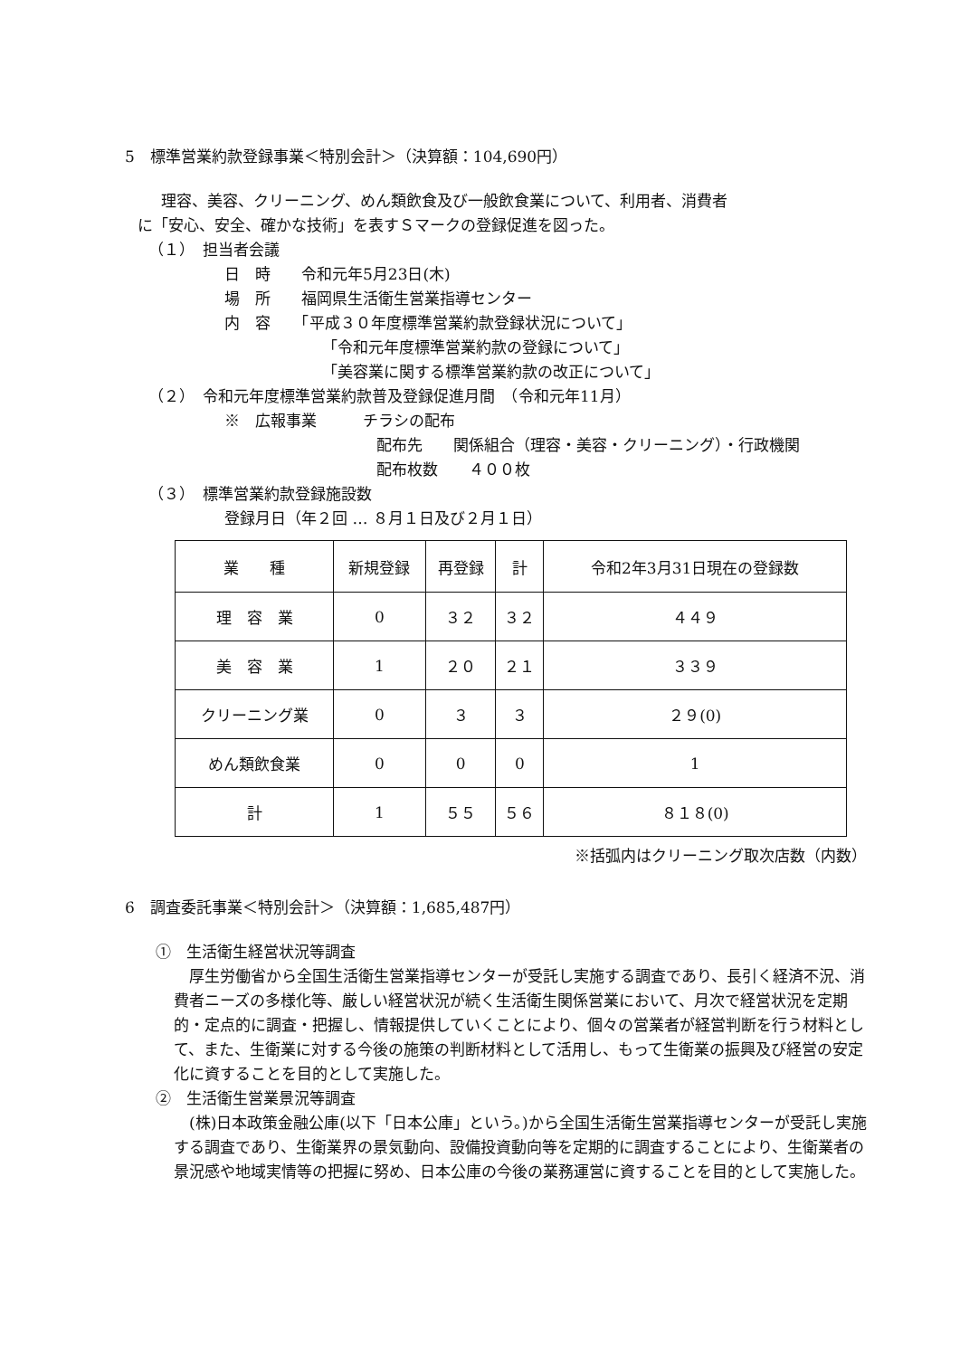5　標準営業約款登録事業＜特別会計＞（決算額：104,690円）
理容、美容、クリーニング、めん類飲食及び一般飲食業について、利用者、消費者
に「安心、安全、確かな技術」を表すＳマークの登録促進を図った。
（１）　担当者会議
日　時　　令和元年5月23日(木)
場　所　　福岡県生活衛生営業指導センター
内　容　　「平成３０年度標準営業約款登録状況について」
「令和元年度標準営業約款の登録について」
「美容業に関する標準営業約款の改正について」
（２）　令和元年度標準営業約款普及登録促進月間　（令和元年11月）
※　広報事業　　　チラシの配布
配布先　　関係組合（理容・美容・クリーニング）・行政機関
配布枚数　　４００枚
（３）　標準営業約款登録施設数
登録月日（年２回 … ８月１日及び２月１日）
| 業 種 | 新規登録 | 再登録 | 計 | 令和2年3月31日現在の登録数 |
| --- | --- | --- | --- | --- |
| 理 容 業 | 0 | ３２ | ３２ | ４４９ |
| 美 容 業 | 1 | ２０ | ２１ | ３３９ |
| クリーニング業 | 0 | ３ | ３ | ２９(0) |
| めん類飲食業 | 0 | 0 | 0 | 1 |
| 計 | 1 | ５５ | ５６ | ８１８(0) |
※括弧内はクリーニング取次店数（内数）
6　調査委託事業＜特別会計＞（決算額：1,685,487円）
①　生活衛生経営状況等調査
　厚生労働省から全国生活衛生営業指導センターが受託し実施する調査であり、長引く経済不況、消費者ニーズの多様化等、厳しい経営状況が続く生活衛生関係営業において、月次で経営状況を定期的・定点的に調査・把握し、情報提供していくことにより、個々の営業者が経営判断を行う材料として、また、生衛業に対する今後の施策の判断材料として活用し、もって生衛業の振興及び経営の安定化に資することを目的として実施した。
②　生活衛生営業景況等調査
　(株)日本政策金融公庫(以下「日本公庫」という。)から全国生活衛生営業指導センターが受託し実施する調査であり、生衛業界の景気動向、設備投資動向等を定期的に調査することにより、生衛業者の景況感や地域実情等の把握に努め、日本公庫の今後の業務運営に資することを目的として実施した。